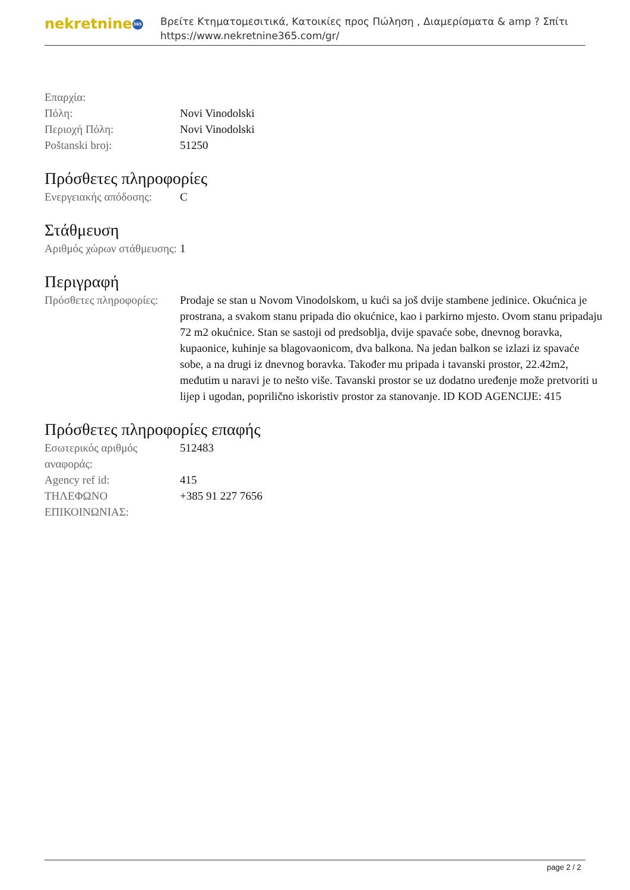nekretnine 365
Βρείτε Κτηματομεσιτικά, Κατοικίες προς Πώληση , Διαμερίσματα & amp ? Σπίτι
https://www.nekretnine365.com/gr/
| Επαρχία: | |
| Πόλη: | Novi Vinodolski |
| Περιοχή Πόλη: | Novi Vinodolski |
| Poštanski broj: | 51250 |
Πρόσθετες πληροφορίες
| Ενεργειακής απόδοσης: | C |
Στάθμευση
| Αριθμός χώρων στάθμευσης: | 1 |
Περιγραφή
| Πρόσθετες πληροφορίες: | Prodaje se stan u Novom Vinodolskom, u kući sa još dvije stambene jedinice. Okućnica je prostrana, a svakom stanu pripada dio okućnice, kao i parkirno mjesto. Ovom stanu pripadaju 72 m2 okućnice. Stan se sastoji od predsoblja, dvije spavaće sobe, dnevnog boravka, kupaonice, kuhinje sa blagovaonicom, dva balkona. Na jedan balkon se izlazi iz spavaće sobe, a na drugi iz dnevnog boravka. Također mu pripada i tavanski prostor, 22.42m2, međutim u naravi je to nešto više. Tavanski prostor se uz dodatno uređenje može pretvoriti u lijep i ugodan, poprilično iskoristiv prostor za stanovanje. ID KOD AGENCIJE: 415 |
Πρόσθετες πληροφορίες επαφής
| Εσωτερικός αριθμός αναφοράς: | 512483 |
| Agency ref id: | 415 |
| ΤΗΛΕΦΩΝΟ ΕΠΙΚΟΙΝΩΝΙΑΣ: | +385 91 227 7656 |
page 2 / 2